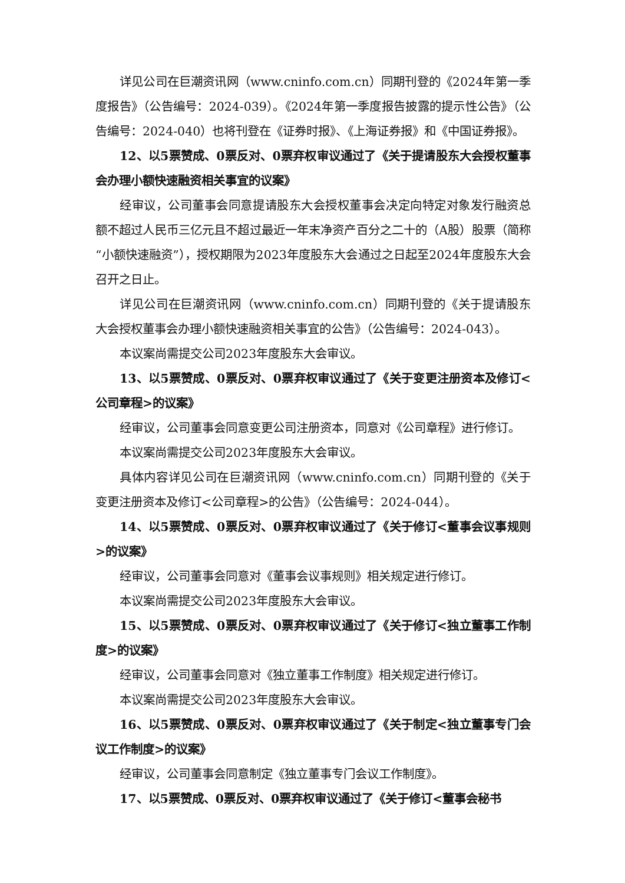详见公司在巨潮资讯网（www.cninfo.com.cn）同期刊登的《2024年第一季度报告》（公告编号：2024-039）。《2024年第一季度报告披露的提示性公告》（公告编号：2024-040）也将刊登在《证券时报》、《上海证券报》和《中国证券报》。
12、以5票赞成、0票反对、0票弃权审议通过了《关于提请股东大会授权董事会办理小额快速融资相关事宜的议案》
经审议，公司董事会同意提请股东大会授权董事会决定向特定对象发行融资总额不超过人民币三亿元且不超过最近一年末净资产百分之二十的（A股）股票（简称“小额快速融资”），授权期限为2023年度股东大会通过之日起至2024年度股东大会召开之日止。
详见公司在巨潮资讯网（www.cninfo.com.cn）同期刊登的《关于提请股东大会授权董事会办理小额快速融资相关事宜的公告》（公告编号：2024-043）。
本议案尚需提交公司2023年度股东大会审议。
13、以5票赞成、0票反对、0票弃权审议通过了《关于变更注册资本及修订<公司章程>的议案》
经审议，公司董事会同意变更公司注册资本，同意对《公司章程》进行修订。
本议案尚需提交公司2023年度股东大会审议。
具体内容详见公司在巨潮资讯网（www.cninfo.com.cn）同期刊登的《关于变更注册资本及修订<公司章程>的公告》（公告编号：2024-044）。
14、以5票赞成、0票反对、0票弃权审议通过了《关于修订<董事会议事规则>的议案》
经审议，公司董事会同意对《董事会议事规则》相关规定进行修订。
本议案尚需提交公司2023年度股东大会审议。
15、以5票赞成、0票反对、0票弃权审议通过了《关于修订<独立董事工作制度>的议案》
经审议，公司董事会同意对《独立董事工作制度》相关规定进行修订。
本议案尚需提交公司2023年度股东大会审议。
16、以5票赞成、0票反对、0票弃权审议通过了《关于制定<独立董事专门会议工作制度>的议案》
经审议，公司董事会同意制定《独立董事专门会议工作制度》。
17、以5票赞成、0票反对、0票弃权审议通过了《关于修订<董事会秘书